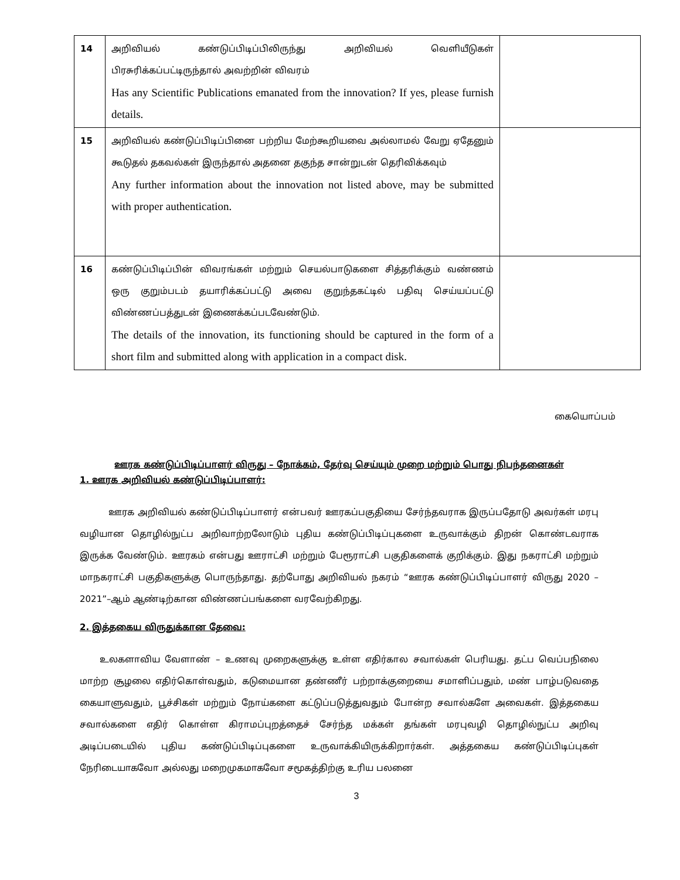| 14 | அறிவியல் கண்டுப்பிடிப்பிலிருந்து அறிவியல் வெளியீடுகள் பிரசுரிக்கப்பட்டிருந்தால் அவற்றின் விவரம் Has any Scientific Publications emanated from the innovation? If yes, please furnish details. | |
| 15 | அறிவியல் கண்டுப்பிடிப்பினை பற்றிய மேற்கூறியவை அல்லாமல் வேறு ஏதேனும் கூடுதல் தகவல்கள் இருந்தால் அதனை தகுந்த சான்றுடன் தெரிவிக்கவும் Any further information about the innovation not listed above, may be submitted with proper authentication. | |
| 16 | கண்டுப்பிடிப்பின் விவரங்கள் மற்றும் செயல்பாடுகளை சித்தரிக்கும் வண்ணம் ஒரு குறும்படம் தயாரிக்கப்பட்டு அவை குறுந்தகட்டில் பதிவு செய்யப்பட்டு விண்ணப்பத்துடன் இணைக்கப்படவேண்டும். The details of the innovation, its functioning should be captured in the form of a short film and submitted along with application in a compact disk. | |
கையொப்பம்
ஊரக கண்டுப்பிடிப்பாளர் விருது – நோக்கம், தேர்வு செய்யும் முறை மற்றும் பொது நிபந்தனைகள்
1. ஊரக அறிவியல் கண்டுப்பிடிப்பாளர்:
ஊரக அறிவியல் கண்டுப்பிடிப்பாளர் என்பவர் ஊரகப்பகுதியை சேர்ந்தவராக இருப்பதோடு அவர்கள் மரபு வழியான தொழில்நுட்ப அறிவாற்றலோடும் புதிய கண்டுப்பிடிப்புகளை உருவாக்கும் திறன் கொண்டவராக இருக்க வேண்டும். ஊரகம் என்பது ஊராட்சி மற்றும் பேரூராட்சி பகுதிகளைக் குறிக்கும். இது நகராட்சி மற்றும் மாநகராட்சி பகுதிகளுக்கு பொருந்தாது. தற்போது அறிவியல் நகரம் “ஊரக கண்டுப்பிடிப்பாளர் விருது 2020 – 2021”–ஆம் ஆண்டிற்கான விண்ணப்பங்களை வரவேற்கிறது.
2. இத்தகைய விருதுக்கான தேவை:
உலகளாவிய வேளாண் – உணவு முறைகளுக்கு உள்ள எதிர்கால சவால்கள் பெரியது. தட்ப வெப்பநிலை மாற்ற சூழலை எதிர்கொள்வதும், கடுமையான தண்ணீர் பற்றாக்குறையை சமாளிப்பதும், மண் பாழ்படுவதை கையாளுவதும், பூச்சிகள் மற்றும் நோய்களை கட்டுப்படுத்துவதும் போன்ற சவால்களே அவைகள். இத்தகைய சவால்களை எதிர் கொள்ள கிராமப்புறத்தைச் சேர்ந்த மக்கள் தங்கள் மரபுவழி தொழில்நுட்ப அறிவு அடிப்படையில் புதிய கண்டுப்பிடிப்புகளை உருவாக்கியிருக்கிறார்கள். அத்தகைய கண்டுப்பிடிப்புகள் நேரிடையாகவோ அல்லது மறைமுகமாகவோ சமூகத்திற்கு உரிய பலனை
3